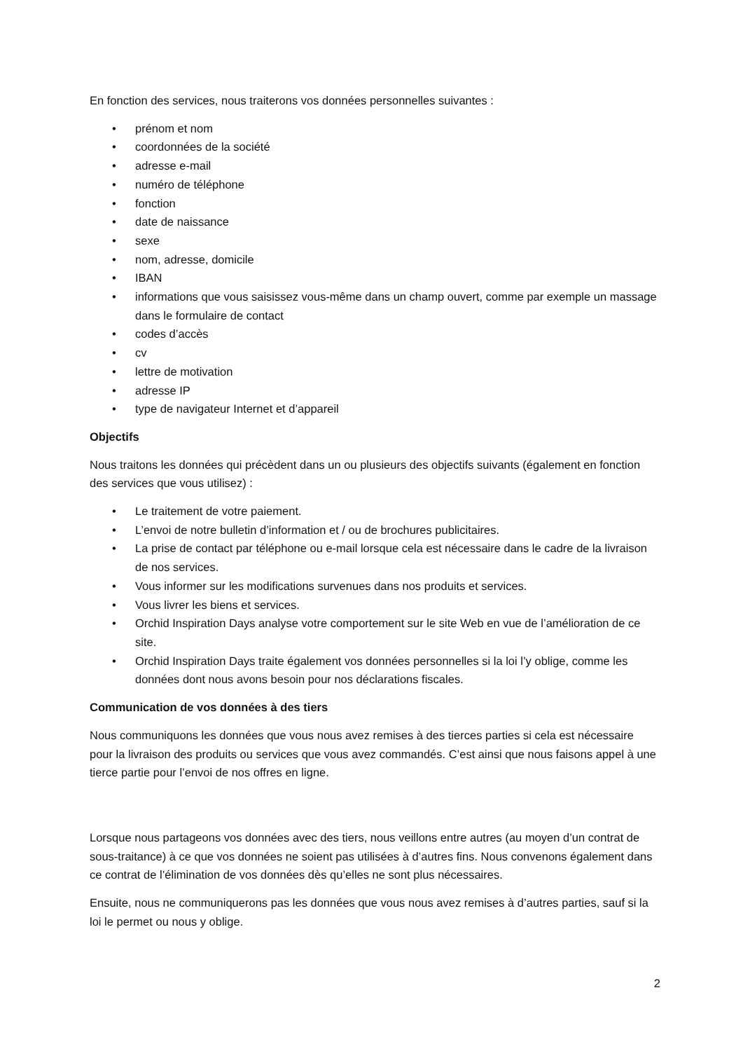En fonction des services, nous traiterons vos données personnelles suivantes :
• prénom et nom
• coordonnées de la société
• adresse e-mail
• numéro de téléphone
• fonction
• date de naissance
• sexe
• nom, adresse, domicile
• IBAN
• informations que vous saisissez vous-même dans un champ ouvert, comme par exemple un massage dans le formulaire de contact
• codes d’accès
• cv
• lettre de motivation
• adresse IP
• type de navigateur Internet et d’appareil
Objectifs
Nous traitons les données qui précèdent dans un ou plusieurs des objectifs suivants (également en fonction des services que vous utilisez) :
• Le traitement de votre paiement.
• L’envoi de notre bulletin d’information et / ou de brochures publicitaires.
• La prise de contact par téléphone ou e-mail lorsque cela est nécessaire dans le cadre de la livraison de nos services.
• Vous informer sur les modifications survenues dans nos produits et services.
• Vous livrer les biens et services.
• Orchid Inspiration Days analyse votre comportement sur le site Web en vue de l’amélioration de ce site.
• Orchid Inspiration Days traite également vos données personnelles si la loi l’y oblige, comme les données dont nous avons besoin pour nos déclarations fiscales.
Communication de vos données à des tiers
Nous communiquons les données que vous nous avez remises à des tierces parties si cela est nécessaire pour la livraison des produits ou services que vous avez commandés. C’est ainsi que nous faisons appel à une tierce partie pour l’envoi de nos offres en ligne.
Lorsque nous partageons vos données avec des tiers, nous veillons entre autres (au moyen d’un contrat de sous-traitance) à ce que vos données ne soient pas utilisées à d’autres fins. Nous convenons également dans ce contrat de l’élimination de vos données dès qu’elles ne sont plus nécessaires.
Ensuite, nous ne communiquerons pas les données que vous nous avez remises à d’autres parties, sauf si la loi le permet ou nous y oblige.
2